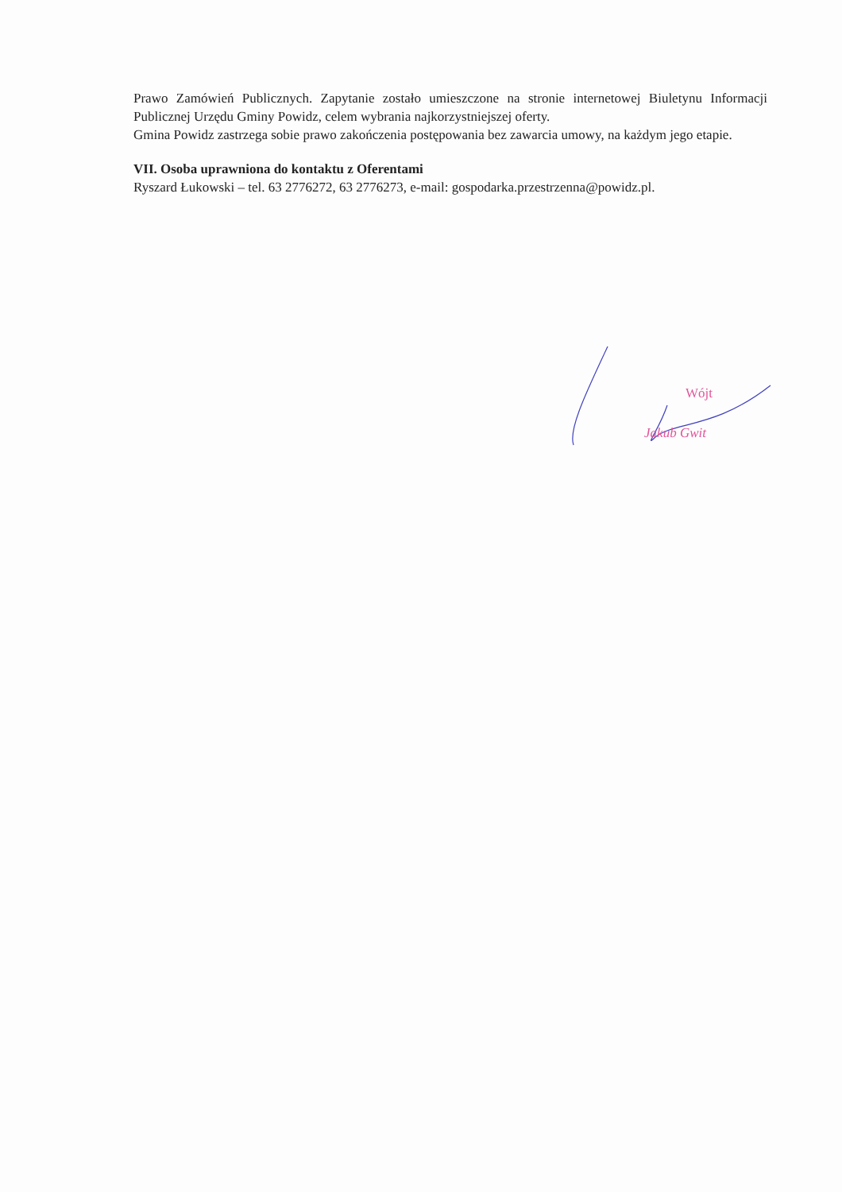Prawo Zamówień Publicznych. Zapytanie zostało umieszczone na stronie internetowej Biuletynu Informacji Publicznej Urzędu Gminy Powidz, celem wybrania najkorzystniejszej oferty.
Gmina Powidz zastrzega sobie prawo zakończenia postępowania bez zawarcia umowy, na każdym jego etapie.
VII. Osoba uprawniona do kontaktu z Oferentami
Ryszard Łukowski – tel. 63 2776272, 63 2776273, e-mail: gospodarka.przestrzenna@powidz.pl.
Wójt
Jakub Gwit